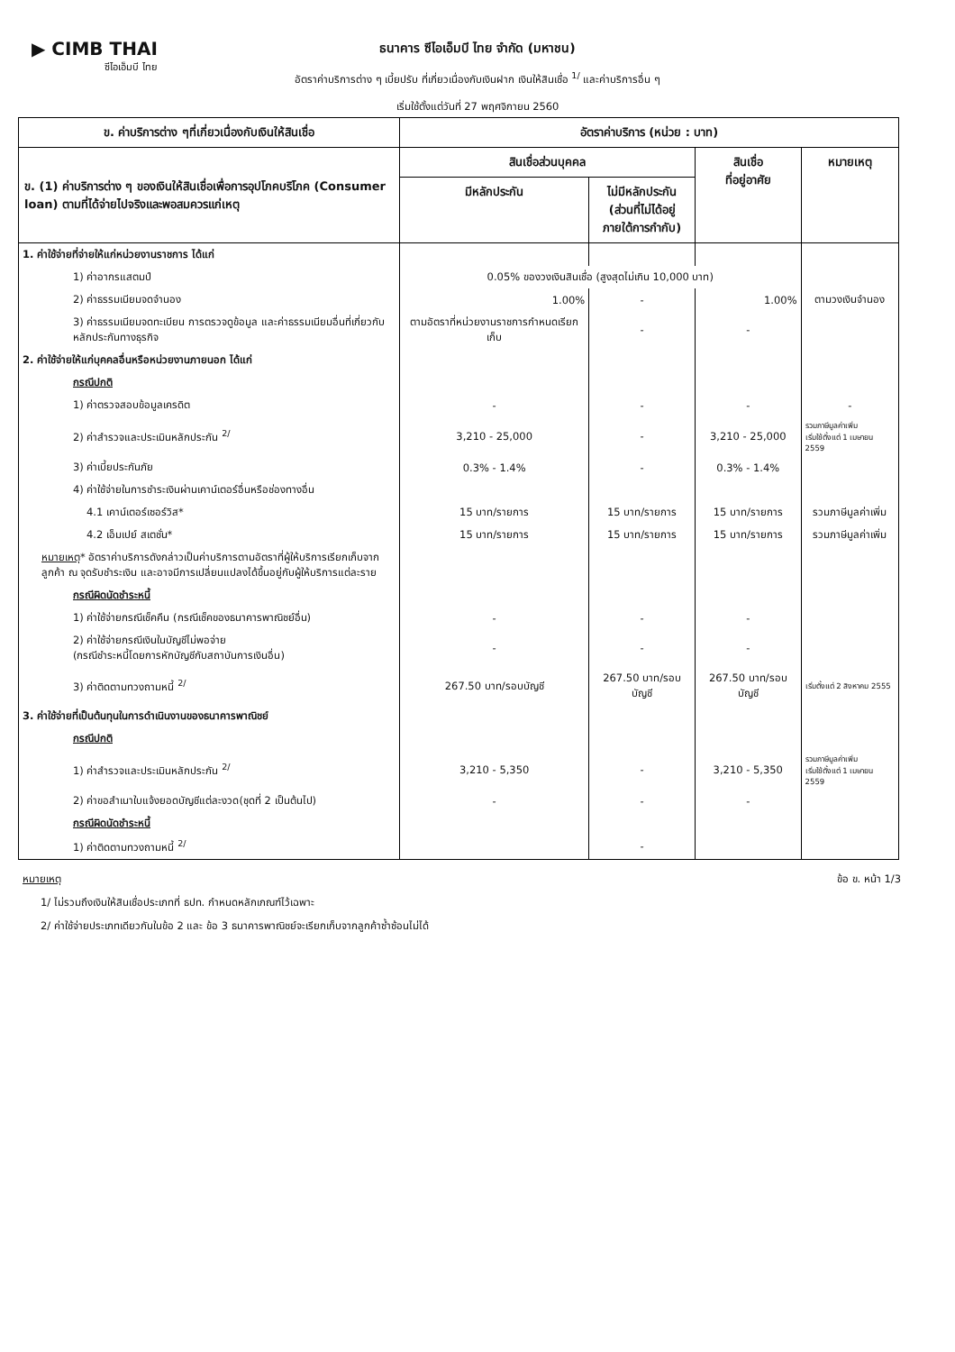▶ CIMB THAI
ซีไอเอ็มบี ไทย
ธนาคาร ซีไอเอ็มบี ไทย จำกัด (มหาชน)
อัตราค่าบริการต่าง ๆ เบี้ยปรับ ที่เกี่ยวเนื่องกับเงินฝาก เงินให้สินเชื่อ <sup>1/</sup> และค่าบริการอื่น ๆ
เริ่มใช้ตั้งแต่วันที่ 27 พฤศจิกายน 2560
| ข. ค่าบริการต่าง ๆที่เกี่ยวเนื่องกับเงินให้สินเชื่อ | อัตราค่าบริการ (หน่วย : บาท) | | | |
| --- | --- | --- | --- | --- |
| ข. (1) ค่าบริการต่าง ๆ ของเงินให้สินเชื่อเพื่อการอุปโภคบริโภค (Consumer loan) ตามที่ได้จ่ายไปจริงและพอสมควรแก่เหตุ | สินเชื่อส่วนบุคคล | | สินเชื่อ ที่อยู่อาศัย | หมายเหตุ |
| | มีหลักประกัน | ไม่มีหลักประกัน (ส่วนที่ไม่ได้อยู่ ภายใต้การกำกับ) | | |
| 1. ค่าใช้จ่ายที่จ่ายให้แก่หน่วยงานราชการ ได้แก่ | | | | |
| 1) ค่าอากรแสตมป์ | 0.05% ของวงเงินสินเชื่อ (สูงสุดไม่เกิน 10,000 บาท) | | | |
| 2) ค่าธรรมเนียมจดจำนอง | 1.00% | - | 1.00% | ตามวงเงินจำนอง |
| 3) ค่าธรรมเนียมจดทะเบียน การตรวจดูข้อมูล และค่าธรรมเนียมอื่นที่เกี่ยวกับหลักประกันทางธุรกิจ | ตามอัตราที่หน่วยงานราชการกำหนดเรียกเก็บ | - | - | |
| 2. ค่าใช้จ่ายให้แก่บุคคลอื่นหรือหน่วยงานภายนอก ได้แก่ | | | | |
| กรณีปกติ | | | | |
| 1) ค่าตรวจสอบข้อมูลเครดิต | - | - | - | - |
| 2) ค่าสำรวจและประเมินหลักประกัน <sup>2/</sup> | 3,210 - 25,000 | - | 3,210 - 25,000 | รวมภาษีมูลค่าเพิ่ม เริ่มใช้ตั้งแต่ 1 เมษายน 2559 |
| 3) ค่าเบี้ยประกันภัย | 0.3% - 1.4% | - | 0.3% - 1.4% | |
| 4) ค่าใช้จ่ายในการชำระเงินผ่านเคาน์เตอร์อื่นหรือช่องทางอื่น | | | | |
| 4.1 เคาน์เตอร์เซอร์วิส* | 15 บาท/รายการ | 15 บาท/รายการ | 15 บาท/รายการ | รวมภาษีมูลค่าเพิ่ม |
| 4.2 เอ็มเปย์ สเตชั่น* | 15 บาท/รายการ | 15 บาท/รายการ | 15 บาท/รายการ | รวมภาษีมูลค่าเพิ่ม |
| หมายเหตุ * อัตราค่าบริการดังกล่าวเป็นค่าบริการตามอัตราที่ผู้ให้บริการเรียกเก็บจากลูกค้า ณ จุดรับชำระเงิน และอาจมีการเปลี่ยนแปลงได้ขึ้นอยู่กับผู้ให้บริการแต่ละราย | | | | |
| กรณีผิดนัดชำระหนี้ | | | | |
| 1) ค่าใช้จ่ายกรณีเช็คคืน (กรณีเช็คของธนาคารพาณิชย์อื่น) | - | - | - | |
| 2) ค่าใช้จ่ายกรณีเงินในบัญชีไม่พอจ่าย (กรณีชำระหนี้โดยการหักบัญชีกับสถาบันการเงินอื่น) | - | - | - | |
| 3) ค่าติดตามทวงถามหนี้ <sup>2/</sup> | 267.50 บาท/รอบบัญชี | 267.50 บาท/รอบบัญชี | 267.50 บาท/รอบบัญชี | เริ่มตั้งแต่ 2 สิงหาคม 2555 |
| 3. ค่าใช้จ่ายที่เป็นต้นทุนในการดำเนินงานของธนาคารพาณิชย์ | | | | |
| กรณีปกติ | | | | |
| 1) ค่าสำรวจและประเมินหลักประกัน <sup>2/</sup> | 3,210 - 5,350 | - | 3,210 - 5,350 | รวมภาษีมูลค่าเพิ่ม เริ่มใช้ตั้งแต่ 1 เมษายน 2559 |
| 2) ค่าขอสำเนาใบแจ้งยอดบัญชีแต่ละงวด(ชุดที่ 2 เป็นต้นไป) | - | - | - | |
| กรณีผิดนัดชำระหนี้ | | | | |
| 1) ค่าติดตามทวงถามหนี้ <sup>2/</sup> | | - | | |
หมายเหตุ ข้อ ข. หน้า 1/3
1/ ไม่รวมถึงเงินให้สินเชื่อประเภทที่ ธปท. กำหนดหลักเกณฑ์ไว้เฉพาะ
2/ ค่าใช้จ่ายประเภทเดียวกันในข้อ 2 และ ข้อ 3 ธนาคารพาณิชย์จะเรียกเก็บจากลูกค้าซ้ำซ้อนไม่ได้